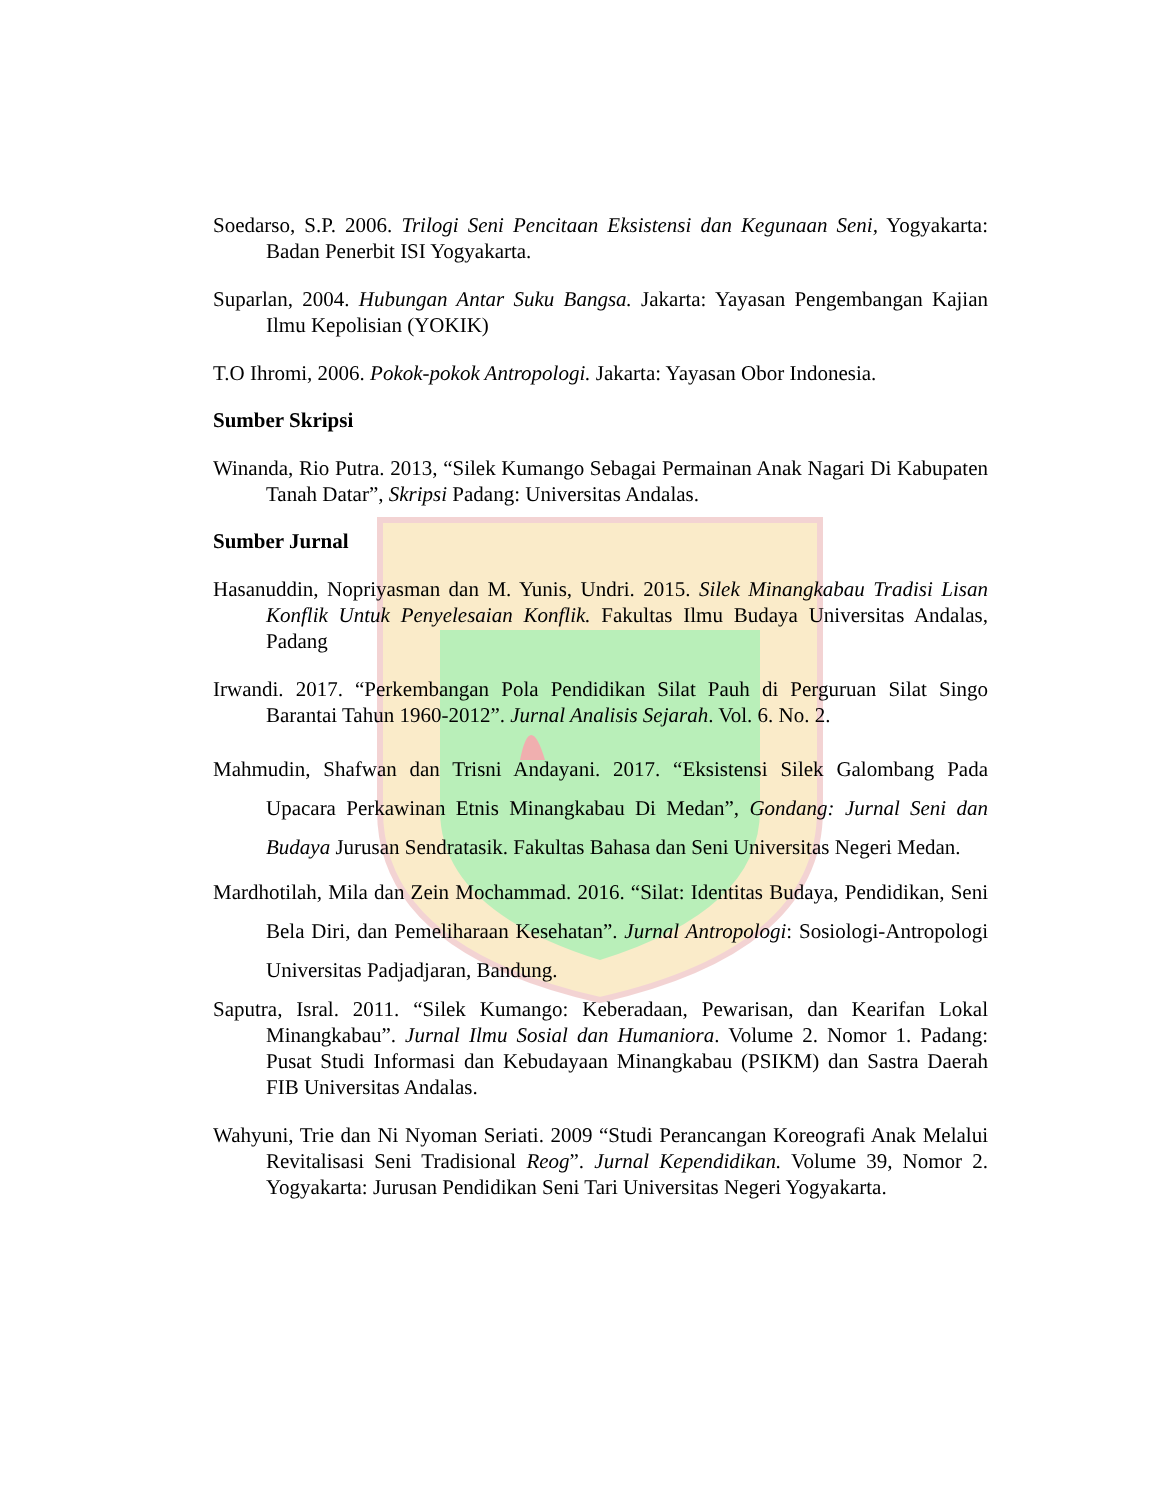Soedarso, S.P. 2006. Trilogi Seni Pencitaan Eksistensi dan Kegunaan Seni, Yogyakarta: Badan Penerbit ISI Yogyakarta.
Suparlan, 2004. Hubungan Antar Suku Bangsa. Jakarta: Yayasan Pengembangan Kajian Ilmu Kepolisian (YOKIK)
T.O Ihromi, 2006. Pokok-pokok Antropologi. Jakarta: Yayasan Obor Indonesia.
Sumber Skripsi
Winanda, Rio Putra. 2013, “Silek Kumango Sebagai Permainan Anak Nagari Di Kabupaten Tanah Datar”, Skripsi Padang: Universitas Andalas.
Sumber Jurnal
Hasanuddin, Nopriyasman dan M. Yunis, Undri. 2015. Silek Minangkabau Tradisi Lisan Konflik Untuk Penyelesaian Konflik. Fakultas Ilmu Budaya Universitas Andalas, Padang
Irwandi. 2017. “Perkembangan Pola Pendidikan Silat Pauh di Perguruan Silat Singo Barantai Tahun 1960-2012”. Jurnal Analisis Sejarah. Vol. 6. No. 2.
Mahmudin, Shafwan dan Trisni Andayani. 2017. “Eksistensi Silek Galombang Pada Upacara Perkawinan Etnis Minangkabau Di Medan”, Gondang: Jurnal Seni dan Budaya Jurusan Sendratasik. Fakultas Bahasa dan Seni Universitas Negeri Medan.
Mardhotilah, Mila dan Zein Mochammad. 2016. “Silat: Identitas Budaya, Pendidikan, Seni Bela Diri, dan Pemeliharaan Kesehatan”. Jurnal Antropologi: Sosiologi-Antropologi Universitas Padjadjaran, Bandung.
Saputra, Isral. 2011. “Silek Kumango: Keberadaan, Pewarisan, dan Kearifan Lokal Minangkabau”. Jurnal Ilmu Sosial dan Humaniora. Volume 2. Nomor 1. Padang: Pusat Studi Informasi dan Kebudayaan Minangkabau (PSIKM) dan Sastra Daerah FIB Universitas Andalas.
Wahyuni, Trie dan Ni Nyoman Seriati. 2009 “Studi Perancangan Koreografi Anak Melalui Revitalisasi Seni Tradisional Reog”. Jurnal Kependidikan. Volume 39, Nomor 2. Yogyakarta: Jurusan Pendidikan Seni Tari Universitas Negeri Yogyakarta.